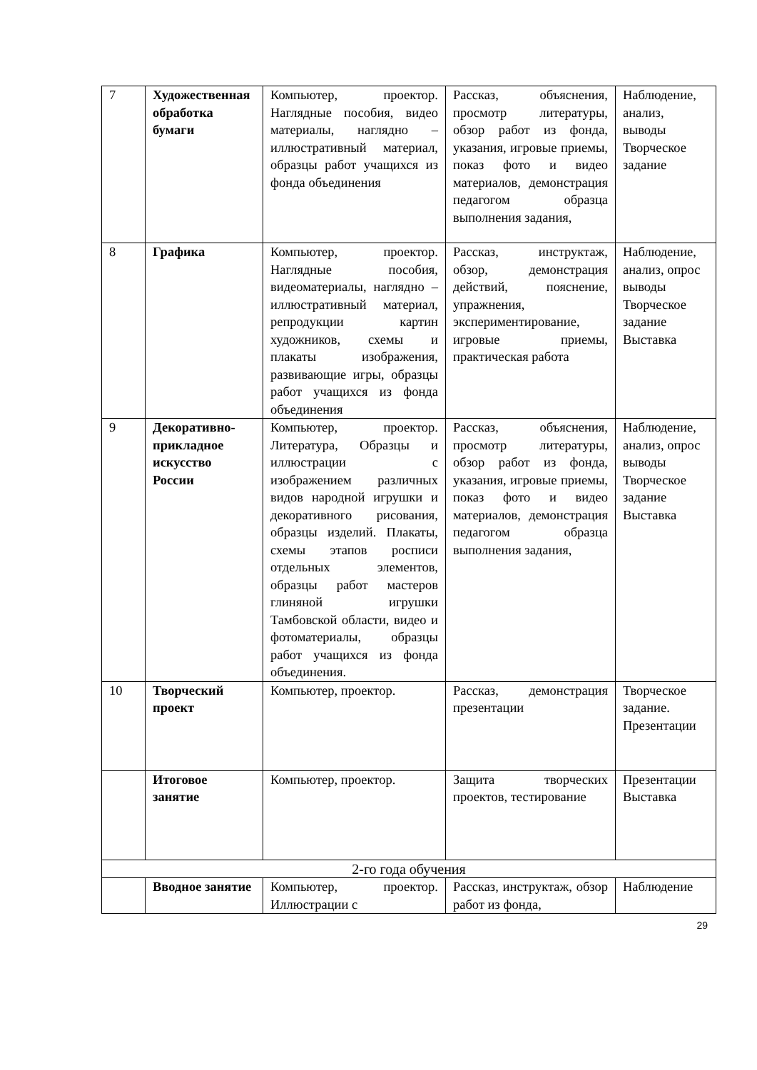| 7 | Художественная обработка бумаги | Компьютер, проектор. Наглядные пособия, видео материалы, наглядно – иллюстративный материал, образцы работ учащихся из фонда объединения | Рассказ, объяснения, просмотр литературы, обзор работ из фонда, указания, игровые приемы, показ фото и видео материалов, демонстрация педагогом образца выполнения задания, | Наблюдение, анализ, выводы Творческое задание |
| 8 | Графика | Компьютер, проектор. Наглядные пособия, видеоматериалы, наглядно – иллюстративный материал, репродукции картин художников, схемы и плакаты изображения, развивающие игры, образцы работ учащихся из фонда объединения | Рассказ, инструктаж, обзор, демонстрация действий, пояснение, упражнения, экспериментирование, игровые приемы, практическая работа | Наблюдение, анализ, опрос выводы Творческое задание Выставка |
| 9 | Декоративно-прикладное искусство России | Компьютер, проектор. Литература, Образцы и иллюстрации с изображением различных видов народной игрушки и декоративного рисования, образцы изделий. Плакаты, схемы этапов росписи отдельных элементов, образцы работ мастеров глиняной игрушки Тамбовской области, видео и фотоматериалы, образцы работ учащихся из фонда объединения. | Рассказ, объяснения, просмотр литературы, обзор работ из фонда, указания, игровые приемы, показ фото и видео материалов, демонстрация педагогом образца выполнения задания, | Наблюдение, анализ, опрос выводы Творческое задание Выставка |
| 10 | Творческий проект | Компьютер, проектор. | Рассказ, демонстрация презентации | Творческое задание. Презентации |
| | Итоговое занятие | Компьютер, проектор. | Защита творческих проектов, тестирование | Презентации Выставка |
| 2-го года обучения | | | | |
| | Вводное занятие | Компьютер, проектор. Иллюстрации с | Рассказ, инструктаж, обзор работ из фонда, | Наблюдение |
29